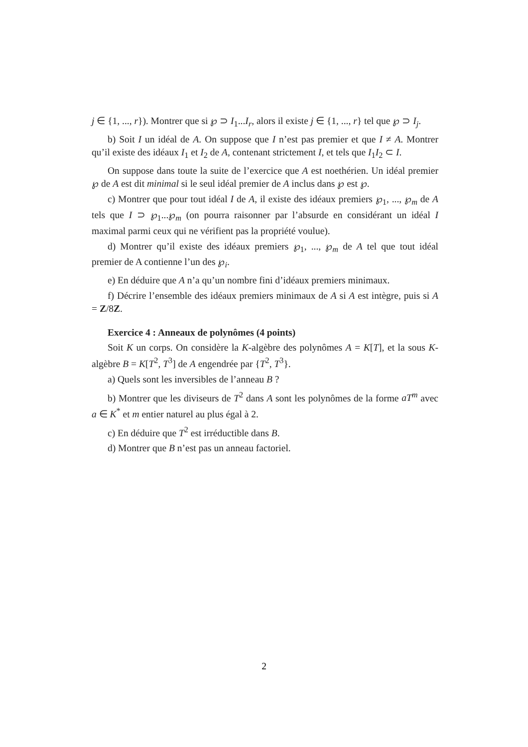j ∈ {1, ..., r}). Montrer que si ℘ ⊃ I<sub>1</sub>...I<sub>r</sub>, alors il existe j ∈ {1, ..., r} tel que ℘ ⊃ I<sub>j</sub>.
b) Soit I un idéal de A. On suppose que I n’est pas premier et que I ≠ A. Montrer qu’il existe des idéaux I<sub>1</sub> et I<sub>2</sub> de A, contenant strictement I, et tels que I<sub>1</sub>I<sub>2</sub> ⊂ I.
On suppose dans toute la suite de l’exercice que A est noethérien. Un idéal premier ℘ de A est dit minimal si le seul idéal premier de A inclus dans ℘ est ℘.
c) Montrer que pour tout idéal I de A, il existe des idéaux premiers ℘<sub>1</sub>, ..., ℘<sub>m</sub> de A tels que I ⊃ ℘<sub>1</sub>...℘<sub>m</sub> (on pourra raisonner par l’absurde en considérant un idéal I maximal parmi ceux qui ne vérifient pas la propriété voulue).
d) Montrer qu’il existe des idéaux premiers ℘<sub>1</sub>, ..., ℘<sub>m</sub> de A tel que tout idéal premier de A contienne l’un des ℘<sub>i</sub>.
e) En déduire que A n’a qu’un nombre fini d’idéaux premiers minimaux.
f) Décrire l’ensemble des idéaux premiers minimaux de A si A est intègre, puis si A = Z/8Z.
Exercice 4 : Anneaux de polynômes (4 points)
Soit K un corps. On considère la K-algèbre des polynômes A = K[T], et la sous K-algèbre B = K[T<sup>2</sup>, T<sup>3</sup>] de A engendrée par {T<sup>2</sup>, T<sup>3</sup>}.
a) Quels sont les inversibles de l’anneau B ?
b) Montrer que les diviseurs de T<sup>2</sup> dans A sont les polynômes de la forme aT<sup>m</sup> avec a ∈ K<sup>*</sup> et m entier naturel au plus égal à 2.
c) En déduire que T<sup>2</sup> est irréductible dans B.
d) Montrer que B n’est pas un anneau factoriel.
2